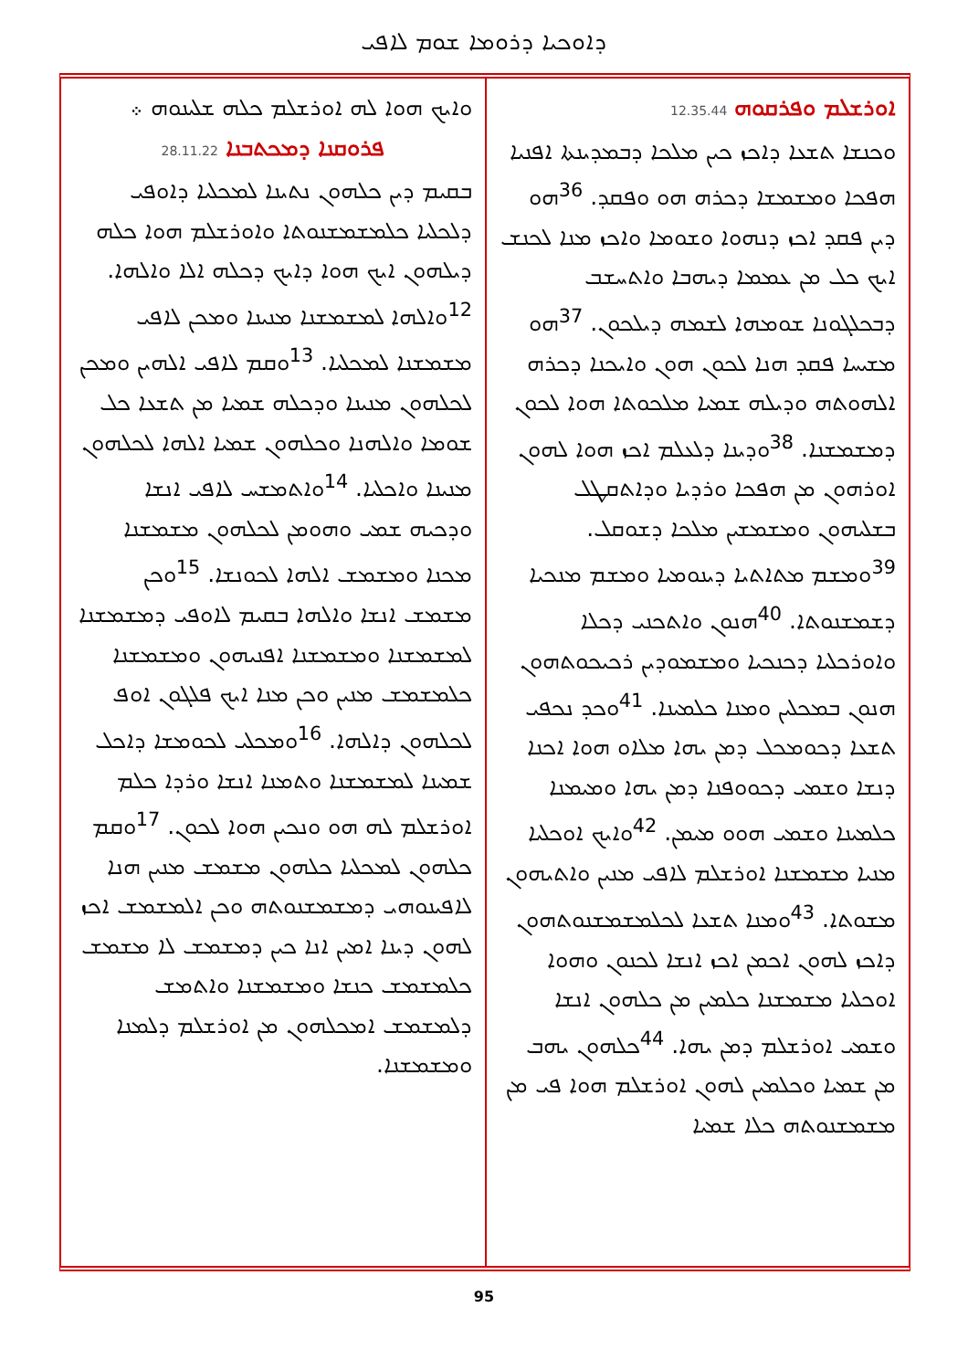ܕܐܘܟܝܐ ܕܪܘܡܐ ܫܘܡ ܠܐܦܝ
ܐܘܪܫܠܡ ܘܦܪܩܘܗ 12.35.44
ܘܟܢܫܐ ܬܫܥܐ ܕܐܟܙ ܟܝܢ ܡܠܟܐ ܕܒܡܕܝܢܬܐ ܐܦܢܝܐ ܗܦܟܐ ܘܡܫܡܫܐ ܕܟܪܗ ܗܘ ܘܦܩܕ. <sup>36</sup>ܗܘ ܕܝܢ ܦܩܕ ܐܟܙ ܕܢܗܘܐ ܘܫܘܡܐ ܘܐܟܙ ܡܢܐ ܠܟܢܫ ܐܝܟ ܟܠ ܡܢ ܥܡܡܐ ܕܝܗܒܐ ܘܐܬܚܫܒ ܕܒܟܠܓܘܢܐ ܫܘܡܗܐ ܠܫܡܗ ܕܝܠܟܘܢ. <sup>37</sup>ܗܘ ܡܫܝܚܐ ܦܩܕ ܗܢܐ ܠܟܘܢ ܗܘܢ ܘܐܝܟܢܐ ܕܟܪܗ ܐܠܗܘܬܗ ܘܕܝܠܗ ܫܡܝܐ ܡܠܟܘܬܐ ܗܘܐ ܠܟܘܢ ܕܡܫܡܫܢܐ. <sup>38</sup>ܘܕܝܢܐ ܕܠܥܠܡ ܐܟܙ ܗܘܐ ܠܗܘܢ ܐܘܪܗܘܢ ܡܢ ܗܦܟܐ ܘܪܕܝܐ ܘܕܐܬܩܛܠ ܒܫܠܝܗܘܢ ܘܡܫܡܫܝܢ ܡܠܟܐ ܕܫܘܩܠ. <sup>39</sup>ܘܡܫܡ ܡܬܐܬܝܐ ܕܝܢܘܡܝܐ ܘܡܫܡ ܡܢܟܝܐ ܕܫܡܫܢܘܬܐ. <sup>40</sup>ܗܢܘܢ ܘܐܬܟܢܝ ܕܟܠܐ ܘܐܘܪܟܠܝܐ ܕܟܢܟܝܐ ܘܡܫܡܘܕܝܢ ܪܟܝܟܘܬܗܘܢ ܗܢܘܢ ܒܡܟܠܝܢ ܘܡܢܐ ܟܠܡܝܢܐ. <sup>41</sup>ܘܟܕ ܢܟܦܝ ܬܫܥܐ ܕܟܘܡܟܠ ܕܡܢ ܝܗܐ ܡܠܐܘ ܗܘܐ ܐܟܢܐ ܕܢܫܐ ܘܫܡܝ ܕܟܘܘܦܢܐ ܕܡܢ ܝܗܐ ܘܡܝܡܢܐ ܟܠܡܝܢܐ ܘܫܡܝ ܗܘܘ ܡܝܡܢ. <sup>42</sup>ܘܐܝܟ ܐܘܟܠܝܐ ܡܢܝܐ ܡܫܡܫܢܐ ܐܘܪܫܠܡ ܠܐܦܝ ܡܢܝܢ ܘܐܬܝܗܘܢ ܡܫܘܬܐ. <sup>43</sup>ܘܡܢܐ ܬܫܥܐ ܠܟܠܡܫܡܫܢܘܬܗܘܢ ܕܐܟܙ ܠܗܘܢ ܐܟܡܢ ܐܟܙ ܐܢܫܐ ܠܟܢܘܢ ܘܗܘܐ ܐܘܟܠܝܐ ܡܫܡܫܢܐ ܟܠܡܝܢ ܡܢ ܟܠܗܘܢ ܐܢܫܐ ܘܫܡܝ ܐܘܪܫܠܡ ܕܡܢ ܝܗܐ. <sup>44</sup>ܟܠܗܘܢ ܝܗܒ ܡܢ ܫܡܝܐ ܘܟܠܡܝܢ ܠܗܘܢ ܐܘܪܫܠܡ ܗܘܐ ܦܝ ܡܢ ܡܫܡܫܢܘܬܗ ܟܠܐ ܫܡܝܐ
ܘܐܝܟ ܗܘܐ ܠܗ ܐܘܪܫܠܡ ܟܠܗ ܫܠܝܢܘܗ ܀
ܦܪܘܩܢܐ ܕܡܟܬܒܢܐ 28.11.22
ܒܩܝܡ ܕܝܢ ܟܠܗܘܢ ܢܬܝܢܐ ܠܡܟܠܝܐ ܕܐܘܦܝ ܕܠܟܠܝܐ ܟܠܡܫܡܫܢܘܬܐ ܘܐܘܪܫܠܡ ܗܘܐ ܟܠܗ ܕܝܠܗܘܢ ܐܝܟ ܗܘܐ ܕܐܝܟ ܕܟܠܗ ܐܠܐ ܘܐܠܗܐ. <sup>12</sup>ܘܐܠܗܐ ܠܡܫܡܫܢܐ ܡܢܝܢܐ ܘܡܟܢ ܠܐܦܝ ܡܫܡܫܢܐ ܠܡܟܠܝܐ. <sup>13</sup>ܘܩܡ ܠܐܦܝ ܐܠܗܝܢ ܘܡܟܢ ܠܟܠܗܘܢ ܡܢܝܢܐ ܘܕܟܠܗ ܫܡܝܐ ܡܢ ܬܫܥܐ ܟܠ ܫܘܡܐ ܘܐܠܗܢܐ ܘܟܠܗܘܢ ܫܡܝܐ ܐܠܗܐ ܠܟܠܗܘܢ ܡܢܝܢܐ ܘܐܟܠܝܐ. <sup>14</sup>ܘܐܬܡܫܚ ܠܐܦܝ ܐܢܫܐ ܘܕܟܝܗ ܫܡܝ ܘܗܘܡܢ ܠܟܠܗܘܢ ܡܫܡܫܢܐ ܡܟܢܐ ܘܡܫܡܫ ܐܠܗܐ ܠܟܘܢܫܐ. <sup>15</sup>ܘܟܢ ܡܫܡܫ ܐܢܫܐ ܘܐܠܗܐ ܒܩܝܡ ܠܐܘܦܝ ܕܡܫܡܫܢܐ ܠܡܫܡܫܢܐ ܘܡܫܡܫܢܐ ܐܦܢܝܗܘܢ ܘܡܫܡܫܢܐ ܟܠܡܫܡܫ ܡܢܝܢ ܘܟܢ ܡܢܐ ܐܝܟ ܦܠܓܘܢ ܐܘܦ ܠܟܠܗܘܢ ܕܐܠܗܐ. <sup>16</sup>ܘܡܟܠܝ ܠܟܘܡܫܐ ܕܐܟܠ ܫܡܝܢܐ ܠܡܫܡܫܢܐ ܘܬܡܢܐ ܐܢܫܐ ܘܪܕܐ ܟܠܡ ܐܘܪܫܠܡ ܠܗ ܗܘ ܘܢܟܝܢ ܗܘܐ ܠܟܘܢ. <sup>17</sup>ܘܩܡ ܟܠܗܘܢ ܠܡܟܠܝܐ ܟܠܗܘܢ ܡܫܡܫ ܡܢܝܢ ܗܢܐ ܠܐܦܝܢܘܗܝ ܕܡܫܡܫܢܘܬܗ ܘܟܢ ܐܠܡܫܡܫ ܐܟܙ ܠܗܘܢ ܕܝܢܐ ܐܡܝܢ ܐܢܐ ܟܝܢ ܕܡܫܡܫ ܠܐ ܡܫܡܫ ܟܠܡܫܡܫ ܟܢܫܐ ܘܡܫܡܫܢܐ ܘܐܬܡܫ ܕܠܡܫܡܫ ܐܡܟܠܗܘܢ ܡܢ ܐܘܪܫܠܡ ܕܠܡܢܐ ܘܡܫܡܫܢܐ.
95